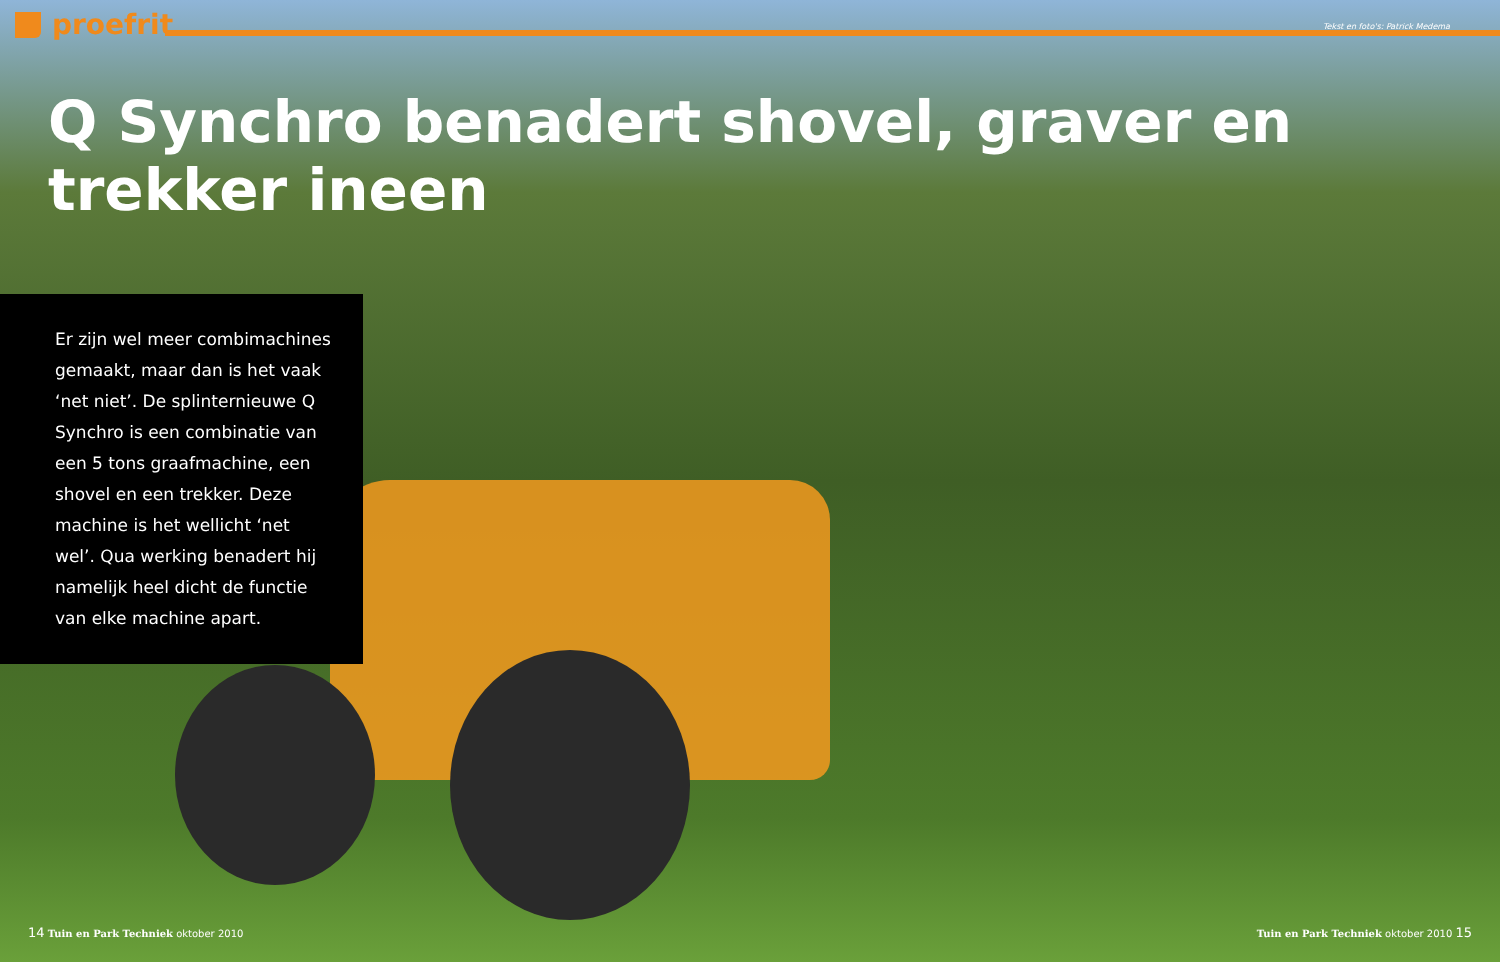proefrit Tekst en foto's: Patrick Medema
Q Synchro benadert shovel, graver en trekker ineen
Er zijn wel meer combimachines gemaakt, maar dan is het vaak ‘net niet’. De splinternieuwe Q Synchro is een combinatie van een 5 tons graafmachine, een shovel en een trekker. Deze machine is het wellicht ‘net wel’. Qua werking benadert hij namelijk heel dicht de functie van elke machine apart.
14 Tuin en Park Techniek oktober 2010 Tuin en Park Techniek oktober 2010 15